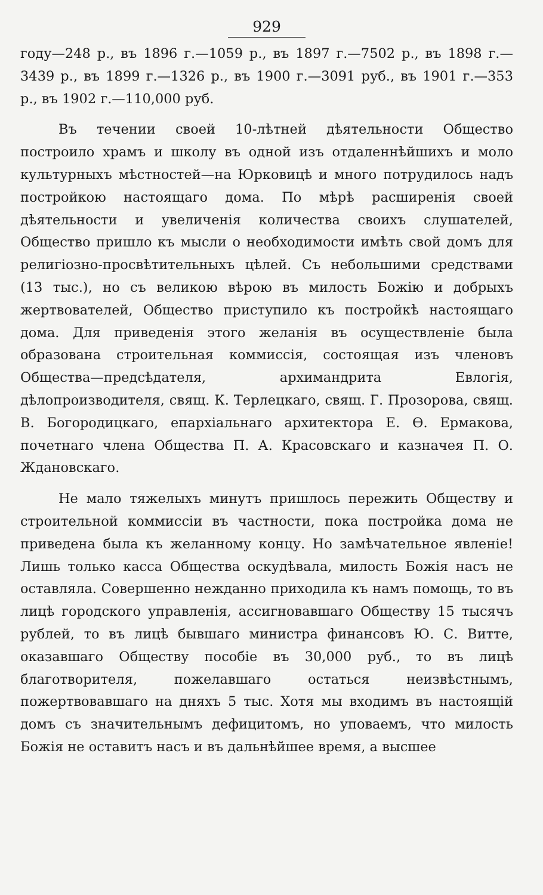929
году—248 р., въ 1896 г.—1059 р., въ 1897 г.—7502 р., въ 1898 г.—3439 р., въ 1899 г.—1326 р., въ 1900 г.—3091 руб., въ 1901 г.—353 р., въ 1902 г.—110,000 руб.
Въ течении своей 10-лѣтней дѣятельности Общество построило храмъ и школу въ одной изъ отдаленнѣйшихъ и моло культурныхъ мѣстностей—на Юрковицѣ и много потрудилось надъ постройкою настоящаго дома. По мѣрѣ расширенія своей дѣятельности и увеличенія количества своихъ слушателей, Общество пришло къ мысли о необходимости имѣть свой домъ для религіозно-просвѣтительныхъ цѣлей. Съ небольшими средствами (13 тыс.), но съ великою вѣрою въ милость Божію и добрыхъ жертвователей, Общество приступило къ постройкѣ настоящаго дома. Для приведенія этого желанія въ осуществленіе была образована строительная коммиссія, состоящая изъ членовъ Общества—предсѣдателя, архимандрита Евлогія, дѣлопроизводителя, свящ. К. Терлецкаго, свящ. Г. Прозорова, свящ. В. Богородицкаго, епархіальнаго архитектора Е. Ѳ. Ермакова, почетнаго члена Общества П. А. Красовскаго и казначея П. О. Ждановскаго.
Не мало тяжелыхъ минутъ пришлось пережить Обществу и строительной коммиссіи въ частности, пока постройка дома не приведена была къ желанному концу. Но замѣчательное явленіе! Лишь только касса Общества оскудѣвала, милость Божія насъ не оставляла. Совершенно нежданно приходила къ намъ помощь, то въ лицѣ городского управленія, ассигновавшаго Обществу 15 тысячъ рублей, то въ лицѣ бывшаго министра финансовъ Ю. С. Витте, оказавшаго Обществу пособіе въ 30,000 руб., то въ лицѣ благотворителя, пожелавшаго остаться неизвѣстнымъ, пожертвовавшаго на дняхъ 5 тыс. Хотя мы входимъ въ настоящій домъ съ значительнымъ дефицитомъ, но уповаемъ, что милость Божія не оставитъ насъ и въ дальнѣйшее время, а высшее